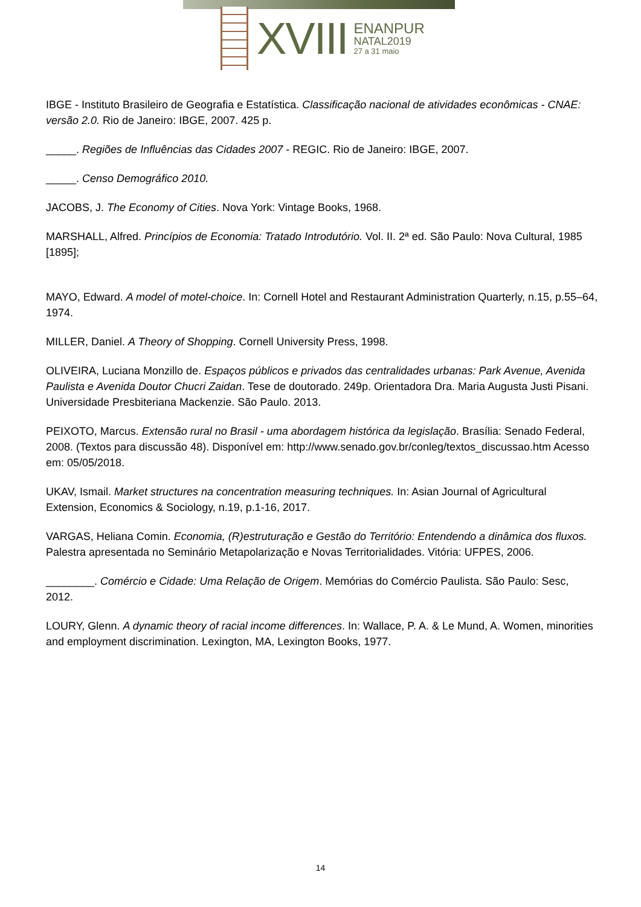XVIII
ENANPUR
NATAL2019
27 a 31 maio
IBGE - Instituto Brasileiro de Geografia e Estatística. Classificação nacional de atividades econômicas - CNAE: versão 2.0. Rio de Janeiro: IBGE, 2007. 425 p.
_____. Regiões de Influências das Cidades 2007 - REGIC. Rio de Janeiro: IBGE, 2007.
_____. Censo Demográfico 2010.
JACOBS, J. The Economy of Cities. Nova York: Vintage Books, 1968.
MARSHALL, Alfred. Princípios de Economia: Tratado Introdutório. Vol. II. 2ª ed. São Paulo: Nova Cultural, 1985 [1895];
MAYO, Edward. A model of motel-choice. In: Cornell Hotel and Restaurant Administration Quarterly, n.15, p.55–64, 1974.
MILLER, Daniel. A Theory of Shopping. Cornell University Press, 1998.
OLIVEIRA, Luciana Monzillo de. Espaços públicos e privados das centralidades urbanas: Park Avenue, Avenida Paulista e Avenida Doutor Chucri Zaidan. Tese de doutorado. 249p. Orientadora Dra. Maria Augusta Justi Pisani. Universidade Presbiteriana Mackenzie. São Paulo. 2013.
PEIXOTO, Marcus. Extensão rural no Brasil - uma abordagem histórica da legislação. Brasília: Senado Federal, 2008. (Textos para discussão 48). Disponível em: http://www.senado.gov.br/conleg/textos_discussao.htm Acesso em: 05/05/2018.
UKAV, Ismail. Market structures na concentration measuring techniques. In: Asian Journal of Agricultural Extension, Economics & Sociology, n.19, p.1-16, 2017.
VARGAS, Heliana Comin. Economia, (R)estruturação e Gestão do Território: Entendendo a dinâmica dos fluxos. Palestra apresentada no Seminário Metapolarização e Novas Territorialidades. Vitória: UFPES, 2006.
________. Comércio e Cidade: Uma Relação de Origem. Memórias do Comércio Paulista. São Paulo: Sesc, 2012.
LOURY, Glenn. A dynamic theory of racial income differences. In: Wallace, P. A. & Le Mund, A. Women, minorities and employment discrimination. Lexington, MA, Lexington Books, 1977.
14